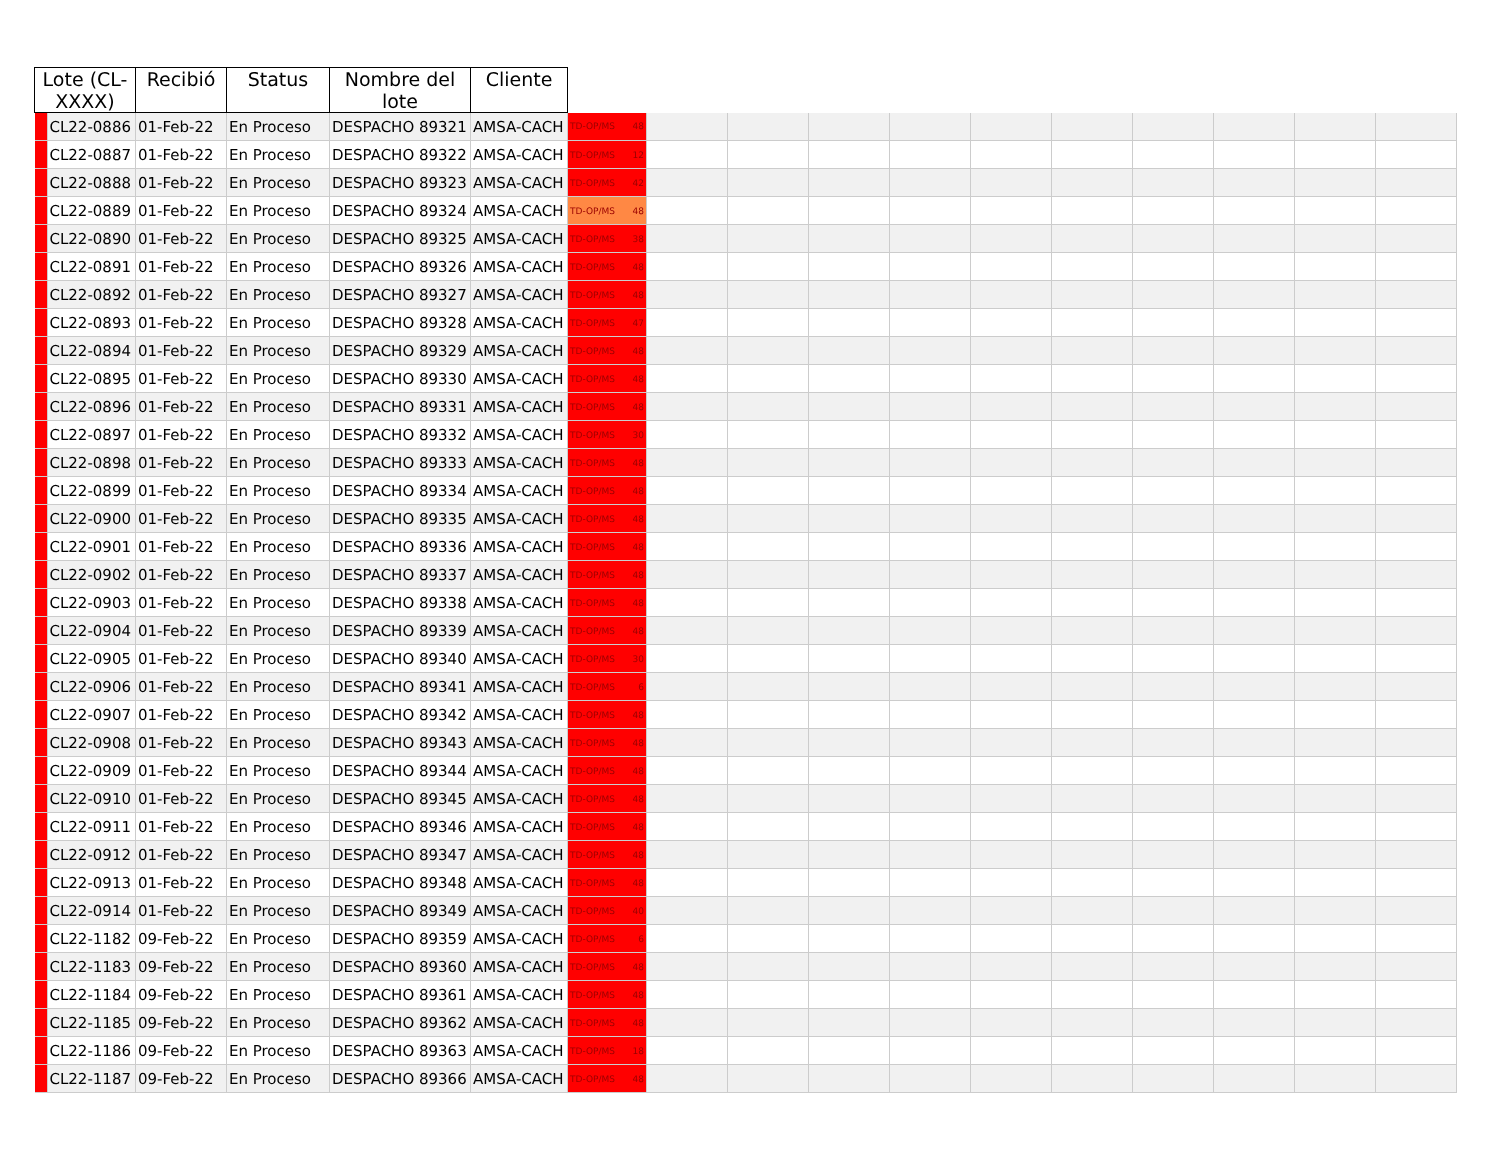| Lote (CL-XXXX) | | Recibió | Status | Nombre del lote | Cliente | | | | | | | | | | | |
| --- | --- | --- | --- | --- | --- | --- | --- | --- | --- | --- | --- | --- | --- | --- | --- | --- |
| | CL22-0886 | 01-Feb-22 | En Proceso | DESPACHO 89321 | AMSA-CACH | TD-OP/MS 48 | | | | | | | | | | |
| | CL22-0887 | 01-Feb-22 | En Proceso | DESPACHO 89322 | AMSA-CACH | TD-OP/MS 12 | | | | | | | | | | |
| | CL22-0888 | 01-Feb-22 | En Proceso | DESPACHO 89323 | AMSA-CACH | TD-OP/MS 42 | | | | | | | | | | |
| | CL22-0889 | 01-Feb-22 | En Proceso | DESPACHO 89324 | AMSA-CACH | TD-OP/MS 48 | | | | | | | | | | |
| | CL22-0890 | 01-Feb-22 | En Proceso | DESPACHO 89325 | AMSA-CACH | TD-OP/MS 38 | | | | | | | | | | |
| | CL22-0891 | 01-Feb-22 | En Proceso | DESPACHO 89326 | AMSA-CACH | TD-OP/MS 48 | | | | | | | | | | |
| | CL22-0892 | 01-Feb-22 | En Proceso | DESPACHO 89327 | AMSA-CACH | TD-OP/MS 48 | | | | | | | | | | |
| | CL22-0893 | 01-Feb-22 | En Proceso | DESPACHO 89328 | AMSA-CACH | TD-OP/MS 47 | | | | | | | | | | |
| | CL22-0894 | 01-Feb-22 | En Proceso | DESPACHO 89329 | AMSA-CACH | TD-OP/MS 48 | | | | | | | | | | |
| | CL22-0895 | 01-Feb-22 | En Proceso | DESPACHO 89330 | AMSA-CACH | TD-OP/MS 48 | | | | | | | | | | |
| | CL22-0896 | 01-Feb-22 | En Proceso | DESPACHO 89331 | AMSA-CACH | TD-OP/MS 48 | | | | | | | | | | |
| | CL22-0897 | 01-Feb-22 | En Proceso | DESPACHO 89332 | AMSA-CACH | TD-OP/MS 30 | | | | | | | | | | |
| | CL22-0898 | 01-Feb-22 | En Proceso | DESPACHO 89333 | AMSA-CACH | TD-OP/MS 48 | | | | | | | | | | |
| | CL22-0899 | 01-Feb-22 | En Proceso | DESPACHO 89334 | AMSA-CACH | TD-OP/MS 48 | | | | | | | | | | |
| | CL22-0900 | 01-Feb-22 | En Proceso | DESPACHO 89335 | AMSA-CACH | TD-OP/MS 48 | | | | | | | | | | |
| | CL22-0901 | 01-Feb-22 | En Proceso | DESPACHO 89336 | AMSA-CACH | TD-OP/MS 48 | | | | | | | | | | |
| | CL22-0902 | 01-Feb-22 | En Proceso | DESPACHO 89337 | AMSA-CACH | TD-OP/MS 48 | | | | | | | | | | |
| | CL22-0903 | 01-Feb-22 | En Proceso | DESPACHO 89338 | AMSA-CACH | TD-OP/MS 48 | | | | | | | | | | |
| | CL22-0904 | 01-Feb-22 | En Proceso | DESPACHO 89339 | AMSA-CACH | TD-OP/MS 48 | | | | | | | | | | |
| | CL22-0905 | 01-Feb-22 | En Proceso | DESPACHO 89340 | AMSA-CACH | TD-OP/MS 30 | | | | | | | | | | |
| | CL22-0906 | 01-Feb-22 | En Proceso | DESPACHO 89341 | AMSA-CACH | TD-OP/MS 6 | | | | | | | | | | |
| | CL22-0907 | 01-Feb-22 | En Proceso | DESPACHO 89342 | AMSA-CACH | TD-OP/MS 48 | | | | | | | | | | |
| | CL22-0908 | 01-Feb-22 | En Proceso | DESPACHO 89343 | AMSA-CACH | TD-OP/MS 48 | | | | | | | | | | |
| | CL22-0909 | 01-Feb-22 | En Proceso | DESPACHO 89344 | AMSA-CACH | TD-OP/MS 48 | | | | | | | | | | |
| | CL22-0910 | 01-Feb-22 | En Proceso | DESPACHO 89345 | AMSA-CACH | TD-OP/MS 48 | | | | | | | | | | |
| | CL22-0911 | 01-Feb-22 | En Proceso | DESPACHO 89346 | AMSA-CACH | TD-OP/MS 48 | | | | | | | | | | |
| | CL22-0912 | 01-Feb-22 | En Proceso | DESPACHO 89347 | AMSA-CACH | TD-OP/MS 48 | | | | | | | | | | |
| | CL22-0913 | 01-Feb-22 | En Proceso | DESPACHO 89348 | AMSA-CACH | TD-OP/MS 48 | | | | | | | | | | |
| | CL22-0914 | 01-Feb-22 | En Proceso | DESPACHO 89349 | AMSA-CACH | TD-OP/MS 40 | | | | | | | | | | |
| | CL22-1182 | 09-Feb-22 | En Proceso | DESPACHO 89359 | AMSA-CACH | TD-OP/MS 6 | | | | | | | | | | |
| | CL22-1183 | 09-Feb-22 | En Proceso | DESPACHO 89360 | AMSA-CACH | TD-OP/MS 48 | | | | | | | | | | |
| | CL22-1184 | 09-Feb-22 | En Proceso | DESPACHO 89361 | AMSA-CACH | TD-OP/MS 48 | | | | | | | | | | |
| | CL22-1185 | 09-Feb-22 | En Proceso | DESPACHO 89362 | AMSA-CACH | TD-OP/MS 48 | | | | | | | | | | |
| | CL22-1186 | 09-Feb-22 | En Proceso | DESPACHO 89363 | AMSA-CACH | TD-OP/MS 18 | | | | | | | | | | |
| | CL22-1187 | 09-Feb-22 | En Proceso | DESPACHO 89366 | AMSA-CACH | TD-OP/MS 48 | | | | | | | | | | |